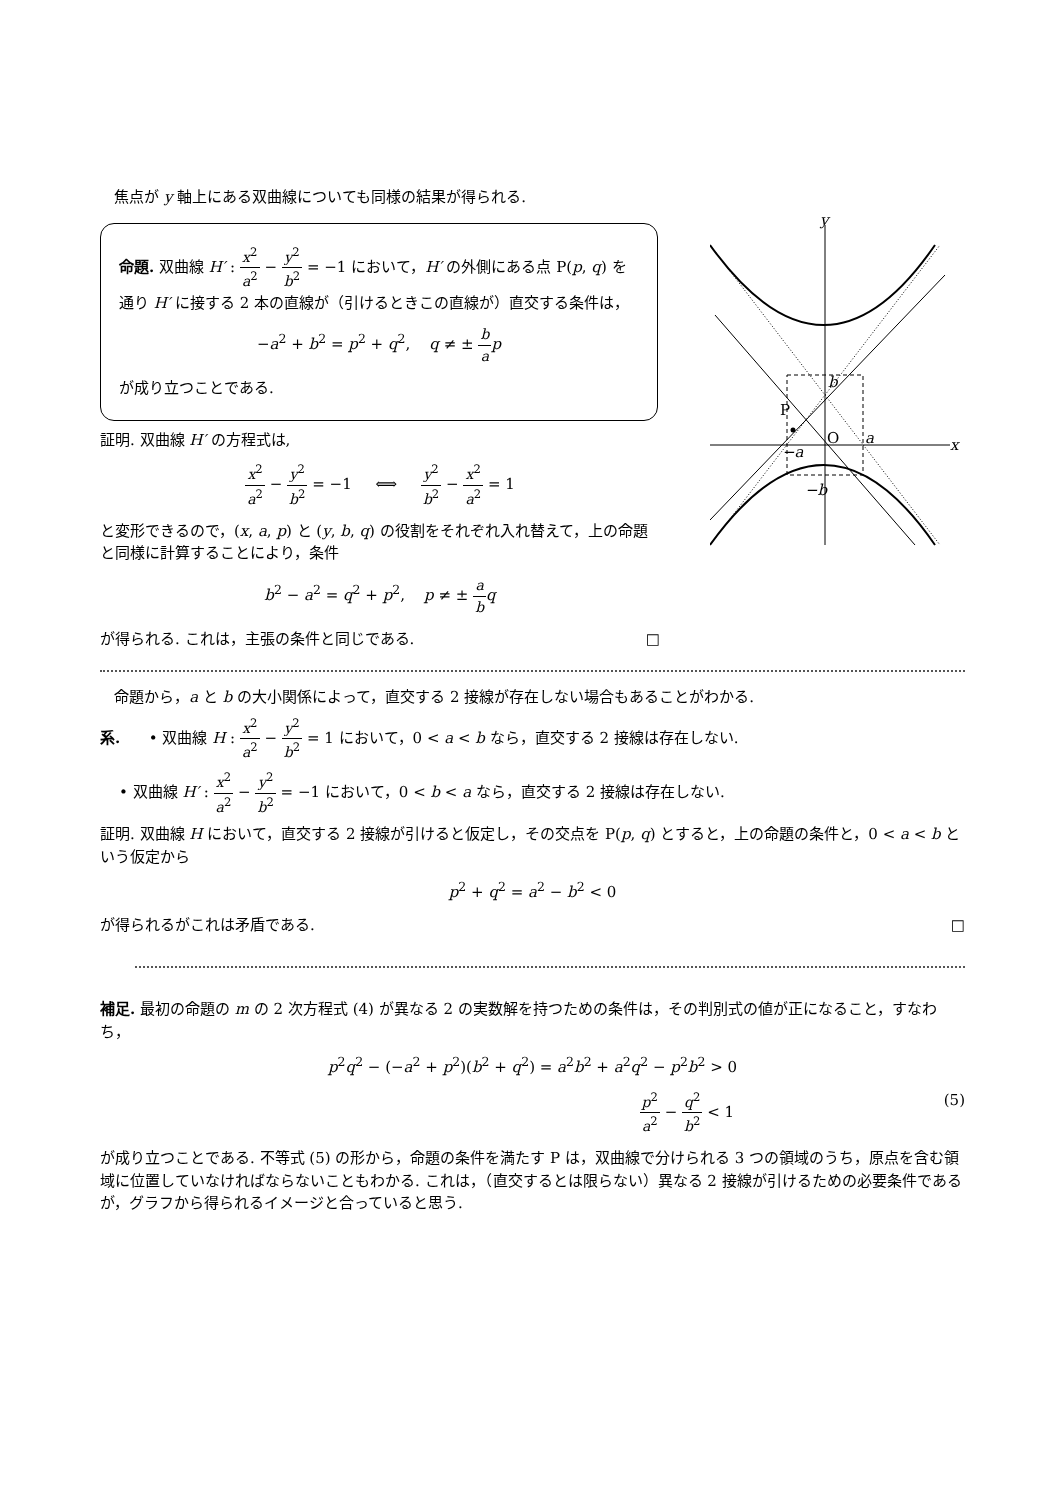焦点が y 軸上にある双曲線についても同様の結果が得られる.
命題. 双曲線 H′ : x<sup>2</sup> a<sup>2</sup> − y<sup>2</sup> b<sup>2</sup> = −1 において，H′ の外側にある点 P(p, q) を通り H′ に接する 2 本の直線が（引けるときこの直線が）直交する条件は，
−a<sup>2</sup> + b<sup>2</sup> = p<sup>2</sup> + q<sup>2</sup>, q ≠ ± b a p
が成り立つことである.
証明. 双曲線 H′ の方程式は,
x<sup>2</sup> a<sup>2</sup> − y<sup>2</sup> b<sup>2</sup> = −1 ⟺ y<sup>2</sup> b<sup>2</sup> − x<sup>2</sup> a<sup>2</sup> = 1
と変形できるので，(x, a, p) と (y, b, q) の役割をそれぞれ入れ替えて，上の命題と同様に計算することにより，条件
b<sup>2</sup> − a<sup>2</sup> = q<sup>2</sup> + p<sup>2</sup>, p ≠ ± a b q
が得られる. これは，主張の条件と同じである. □
x
y
O
a
−a
b
−b
P
命題から，a と b の大小関係によって，直交する 2 接線が存在しない場合もあることがわかる.
系. • 双曲線 H : x<sup>2</sup> a<sup>2</sup> − y<sup>2</sup> b<sup>2</sup> = 1 において，0 < a < b なら，直交する 2 接線は存在しない.
• 双曲線 H′ : x<sup>2</sup> a<sup>2</sup> − y<sup>2</sup> b<sup>2</sup> = −1 において，0 < b < a なら，直交する 2 接線は存在しない.
証明. 双曲線 H において，直交する 2 接線が引けると仮定し，その交点を P(p, q) とすると，上の命題の条件と，0 < a < b という仮定から
p<sup>2</sup> + q<sup>2</sup> = a<sup>2</sup> − b<sup>2</sup> < 0
が得られるがこれは矛盾である. □
補足. 最初の命題の m の 2 次方程式 (4) が異なる 2 の実数解を持つための条件は，その判別式の値が正になること，すなわち，
p<sup>2</sup>q<sup>2</sup> − (−a<sup>2</sup> + p<sup>2</sup>)(b<sup>2</sup> + q<sup>2</sup>) = a<sup>2</sup>b<sup>2</sup> + a<sup>2</sup>q<sup>2</sup> − p<sup>2</sup>b<sup>2</sup> > 0
p<sup>2</sup> a<sup>2</sup> − q<sup>2</sup> b<sup>2</sup> < 1 (5)
が成り立つことである. 不等式 (5) の形から，命題の条件を満たす P は，双曲線で分けられる 3 つの領域のうち，原点を含む領域に位置していなければならないこともわかる. これは，（直交するとは限らない）異なる 2 接線が引けるための必要条件であるが，グラフから得られるイメージと合っていると思う.